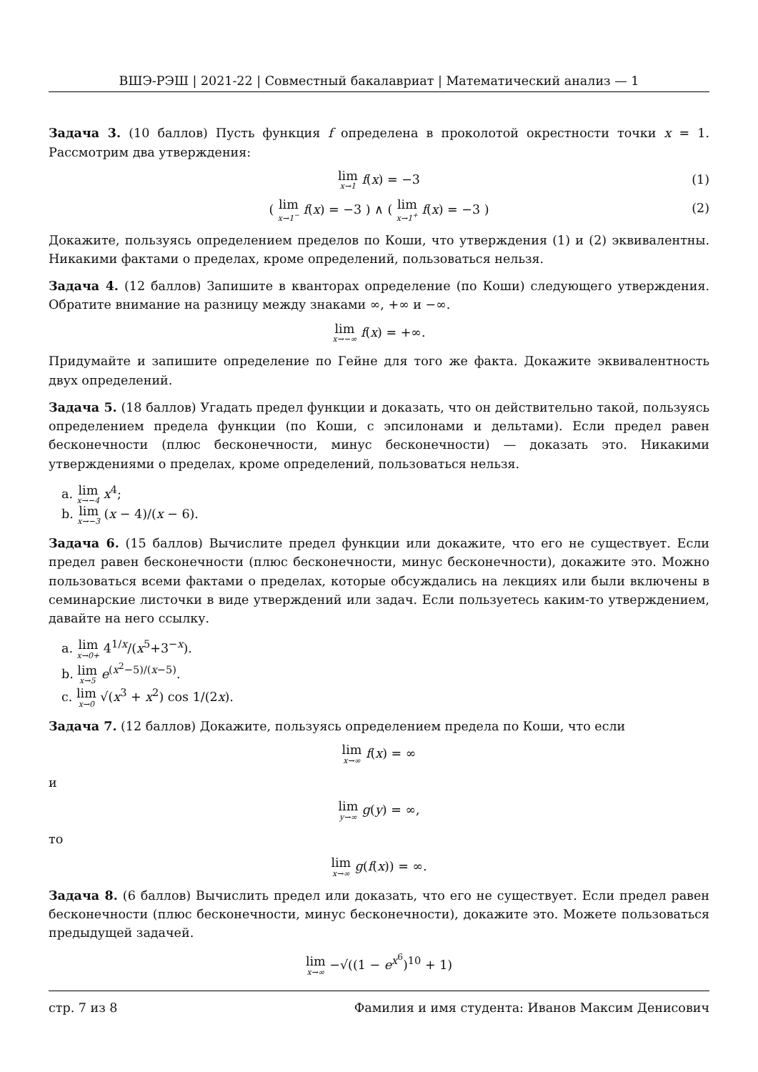ВШЭ-РЭШ | 2021-22 | Совместный бакалавриат | Математический анализ — 1
Задача 3. (10 баллов) Пусть функция f определена в проколотой окрестности точки x = 1. Рассмотрим два утверждения:
lim x→1 f(x) = −3 (1)
( lim x→1<sup>−</sup> f(x) = −3 ) ∧ ( lim x→1<sup>+</sup> f(x) = −3 ) (2)
Докажите, пользуясь определением пределов по Коши, что утверждения (1) и (2) эквивалентны. Никакими фактами о пределах, кроме определений, пользоваться нельзя.
Задача 4. (12 баллов) Запишите в кванторах определение (по Коши) следующего утверждения. Обратите внимание на разницу между знаками ∞, +∞ и −∞.
lim x→−∞ f(x) = +∞.
Придумайте и запишите определение по Гейне для того же факта. Докажите эквивалентность двух определений.
Задача 5. (18 баллов) Угадать предел функции и доказать, что он действительно такой, пользуясь определением предела функции (по Коши, с эпсилонами и дельтами). Если предел равен бесконечности (плюс бесконечности, минус бесконечности) — доказать это. Никакими утверждениями о пределах, кроме определений, пользоваться нельзя.
a. lim x→−4 x<sup>4</sup>;
b. lim x→−3 (x − 4)/(x − 6).
Задача 6. (15 баллов) Вычислите предел функции или докажите, что его не существует. Если предел равен бесконечности (плюс бесконечности, минус бесконечности), докажите это. Можно пользоваться всеми фактами о пределах, которые обсуждались на лекциях или были включены в семинарские листочки в виде утверждений или задач. Если пользуетесь каким-то утверждением, давайте на него ссылку.
a. lim x→0+ 4<sup>1/x</sup>/(x<sup>5</sup>+3<sup>−x</sup>).
b. lim x→5 e<sup>(x<sup>2</sup>−5)/(x−5)</sup>.
c. lim x→0 √(x<sup>3</sup> + x<sup>2</sup>) cos 1/(2x).
Задача 7. (12 баллов) Докажите, пользуясь определением предела по Коши, что если
lim x→∞ f(x) = ∞
и
lim y→∞ g(y) = ∞,
то
lim x→∞ g(f(x)) = ∞.
Задача 8. (6 баллов) Вычислить предел или доказать, что его не существует. Если предел равен бесконечности (плюс бесконечности, минус бесконечности), докажите это. Можете пользоваться предыдущей задачей.
lim x→∞ −√((1 − e<sup>x<sup>6</sup></sup>)<sup>10</sup> + 1)
стр. 7 из 8 Фамилия и имя студента: Иванов Максим Денисович